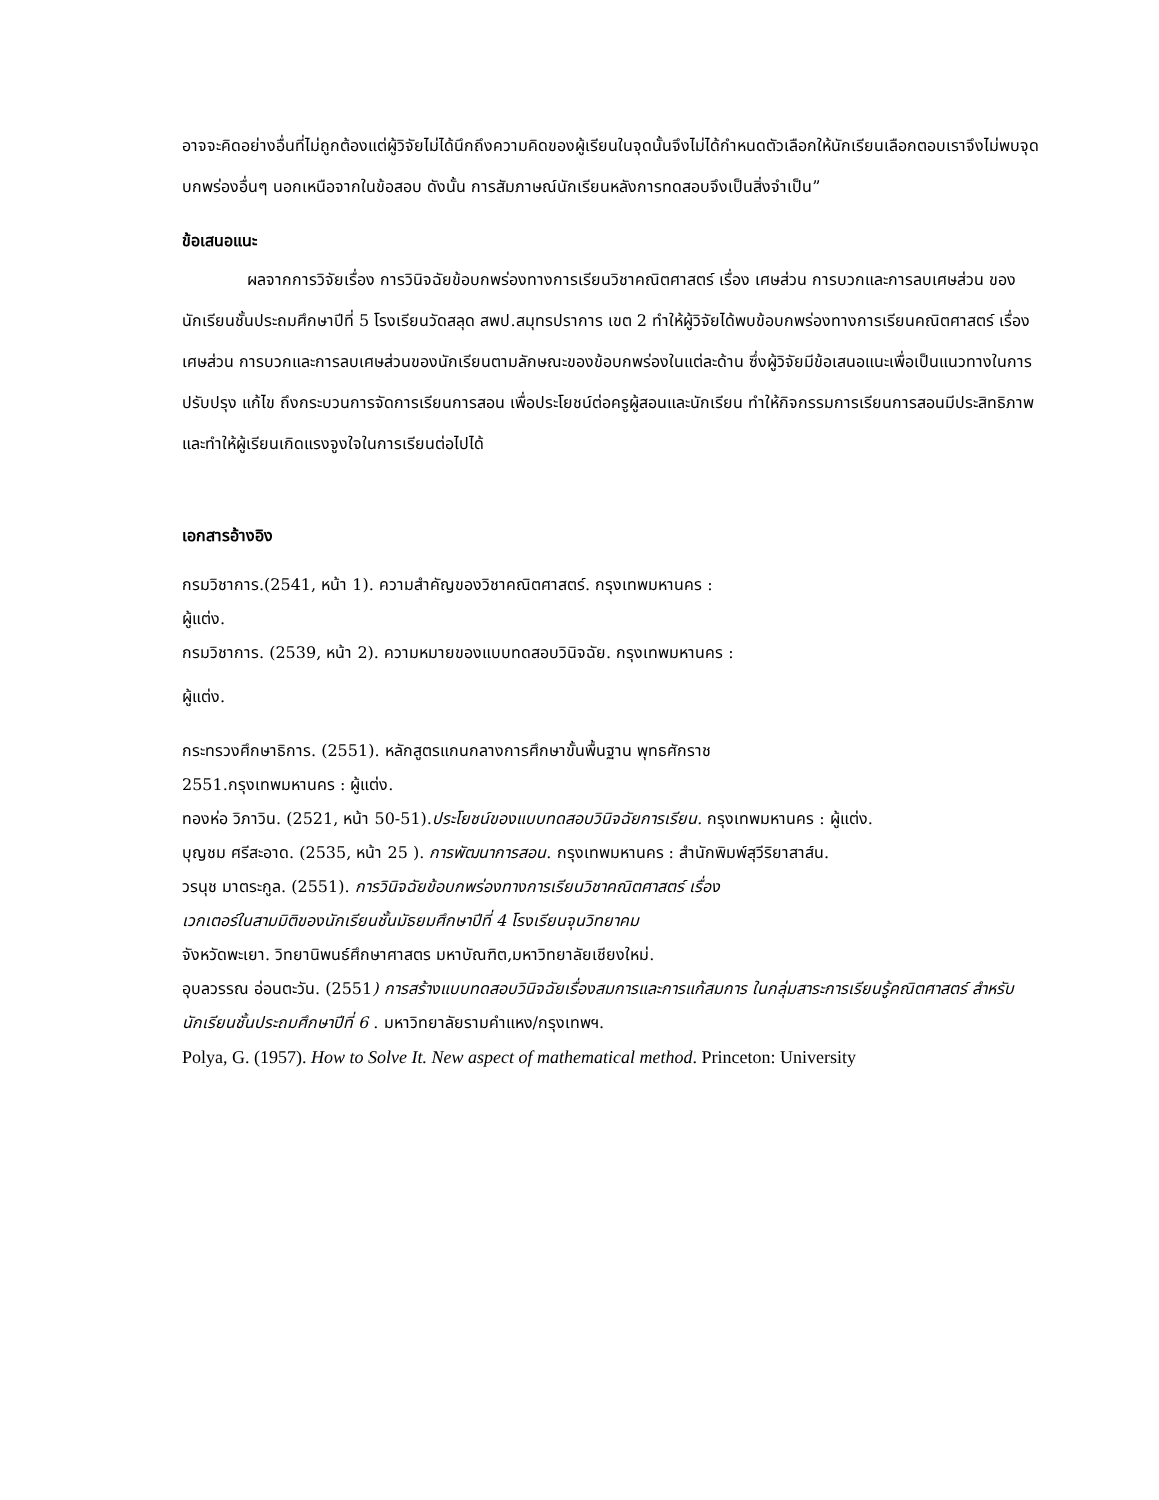อาจจะคิดอย่างอื่นที่ไม่ถูกต้องแต่ผู้วิจัยไม่ได้นึกถึงความคิดของผู้เรียนในจุดนั้นจึงไม่ได้กำหนดตัวเลือกให้นักเรียนเลือกตอบเราจึงไม่พบจุดบกพร่องอื่นๆ นอกเหนือจากในข้อสอบ ดังนั้น การสัมภาษณ์นักเรียนหลังการทดสอบจึงเป็นสิ่งจำเป็น”
ข้อเสนอแนะ
ผลจากการวิจัยเรื่อง การวินิจฉัยข้อบกพร่องทางการเรียนวิชาคณิตศาสตร์ เรื่อง เศษส่วน การบวกและการลบเศษส่วน ของนักเรียนชั้นประถมศึกษาปีที่ 5 โรงเรียนวัดสลุด สพป.สมุทรปราการ เขต 2 ทำให้ผู้วิจัยได้พบข้อบกพร่องทางการเรียนคณิตศาสตร์ เรื่อง เศษส่วน การบวกและการลบเศษส่วนของนักเรียนตามลักษณะของข้อบกพร่องในแต่ละด้าน ซึ่งผู้วิจัยมีข้อเสนอแนะเพื่อเป็นแนวทางในการปรับปรุง แก้ไข ถึงกระบวนการจัดการเรียนการสอน เพื่อประโยชน์ต่อครูผู้สอนและนักเรียน ทำให้กิจกรรมการเรียนการสอนมีประสิทธิภาพ และทำให้ผู้เรียนเกิดแรงจูงใจในการเรียนต่อไปได้
เอกสารอ้างอิง
กรมวิชาการ.(2541, หน้า 1). ความสำคัญของวิชาคณิตศาสตร์. กรุงเทพมหานคร :
ผู้แต่ง.
กรมวิชาการ. (2539, หน้า 2). ความหมายของแบบทดสอบวินิจฉัย. กรุงเทพมหานคร :
ผู้แต่ง.
กระทรวงศึกษาธิการ. (2551). หลักสูตรแกนกลางการศึกษาขั้นพื้นฐาน พุทธศักราช
2551.กรุงเทพมหานคร : ผู้แต่ง.
ทองห่อ วิภาวิน. (2521, หน้า 50-51).ประโยชน์ของแบบทดสอบวินิจฉัยการเรียน. กรุงเทพมหานคร : ผู้แต่ง.
บุญชม ศรีสะอาด. (2535, หน้า 25 ). การพัฒนาการสอน. กรุงเทพมหานคร : สำนักพิมพ์สุวีริยาสาส์น.
วรนุช มาตระกูล. (2551). การวินิจฉัยข้อบกพร่องทางการเรียนวิชาคณิตศาสตร์ เรื่อง
เวกเตอร์ในสามมิติของนักเรียนชั้นมัธยมศึกษาปีที่ 4 โรงเรียนจุนวิทยาคม
จังหวัดพะเยา. วิทยานิพนธ์ศึกษาศาสตร มหาบัณฑิต,มหาวิทยาลัยเชียงใหม่.
อุบลวรรณ อ่อนตะวัน. (2551) การสร้างแบบทดสอบวินิจฉัยเรื่องสมการและการแก้สมการ ในกลุ่มสาระการเรียนรู้คณิตศาสตร์ สำหรับนักเรียนชั้นประถมศึกษาปีที่ 6 . มหาวิทยาลัยรามคำแหง/กรุงเทพฯ.
Polya, G. (1957). How to Solve It. New aspect of mathematical method. Princeton: University